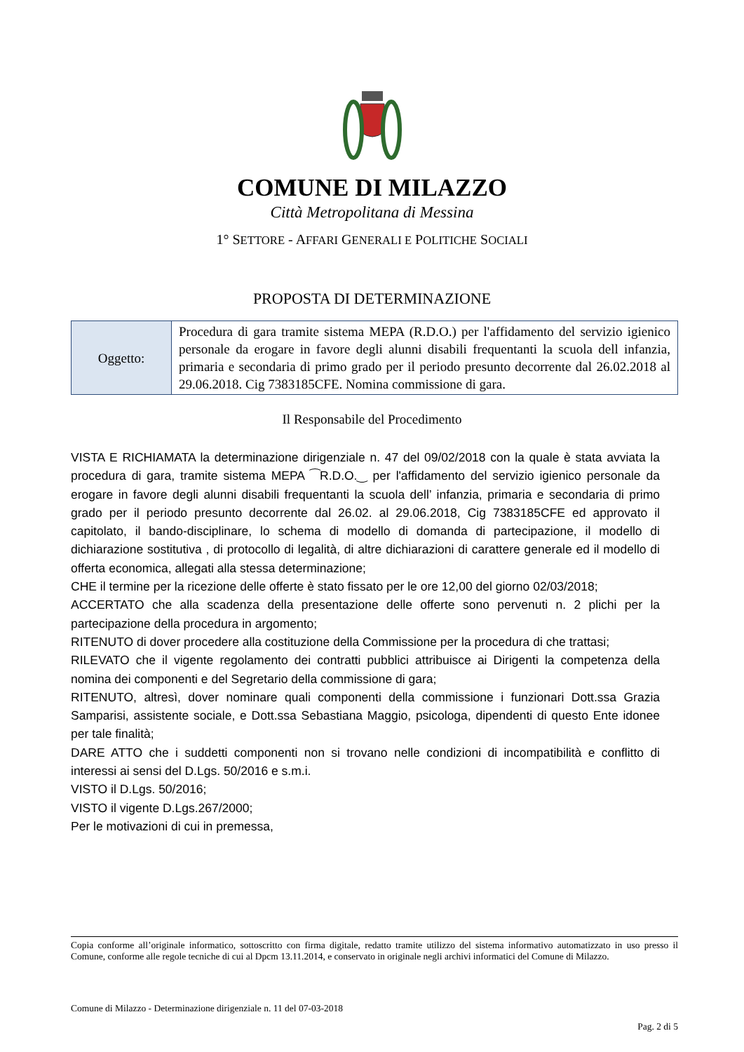COMUNE DI MILAZZO
Città Metropolitana di Messina
1° SETTORE - AFFARI GENERALI E POLITICHE SOCIALI
PROPOSTA DI DETERMINAZIONE
| Oggetto: | Procedura di gara tramite sistema MEPA (R.D.O.) per l'affidamento del servizio igienico personale da erogare in favore degli alunni disabili frequentanti la scuola dell infanzia, primaria e secondaria di primo grado per il periodo presunto decorrente dal 26.02.2018 al 29.06.2018. Cig 7383185CFE. Nomina commissione di gara. |
Il Responsabile del Procedimento
VISTA E RICHIAMATA la determinazione dirigenziale n. 47 del 09/02/2018 con la quale è stata avviata la procedura di gara, tramite sistema MEPA ⁀R.D.O.‿ per l'affidamento del servizio igienico personale da erogare in favore degli alunni disabili frequentanti la scuola dell’ infanzia, primaria e secondaria di primo grado per il periodo presunto decorrente dal 26.02. al 29.06.2018, Cig 7383185CFE ed approvato il capitolato, il bando-disciplinare, lo schema di modello di domanda di partecipazione, il modello di dichiarazione sostitutiva , di protocollo di legalità, di altre dichiarazioni di carattere generale ed il modello di offerta economica, allegati alla stessa determinazione;
CHE il termine per la ricezione delle offerte è stato fissato per le ore 12,00 del giorno 02/03/2018;
ACCERTATO che alla scadenza della presentazione delle offerte sono pervenuti n. 2 plichi per la partecipazione della procedura in argomento;
RITENUTO di dover procedere alla costituzione della Commissione per la procedura di che trattasi;
RILEVATO che il vigente regolamento dei contratti pubblici attribuisce ai Dirigenti la competenza della nomina dei componenti e del Segretario della commissione di gara;
RITENUTO, altresì, dover nominare quali componenti della commissione i funzionari Dott.ssa Grazia Samparisi, assistente sociale, e Dott.ssa Sebastiana Maggio, psicologa, dipendenti di questo Ente idonee per tale finalità;
DARE ATTO che i suddetti componenti non si trovano nelle condizioni di incompatibilità e conflitto di interessi ai sensi del D.Lgs. 50/2016 e s.m.i.
VISTO il D.Lgs. 50/2016;
VISTO il vigente D.Lgs.267/2000;
Per le motivazioni di cui in premessa,
Copia conforme all’originale informatico, sottoscritto con firma digitale, redatto tramite utilizzo del sistema informativo automatizzato in uso presso il Comune, conforme alle regole tecniche di cui al Dpcm 13.11.2014, e conservato in originale negli archivi informatici del Comune di Milazzo.
Comune di Milazzo - Determinazione dirigenziale n. 11 del 07-03-2018
Pag. 2 di 5